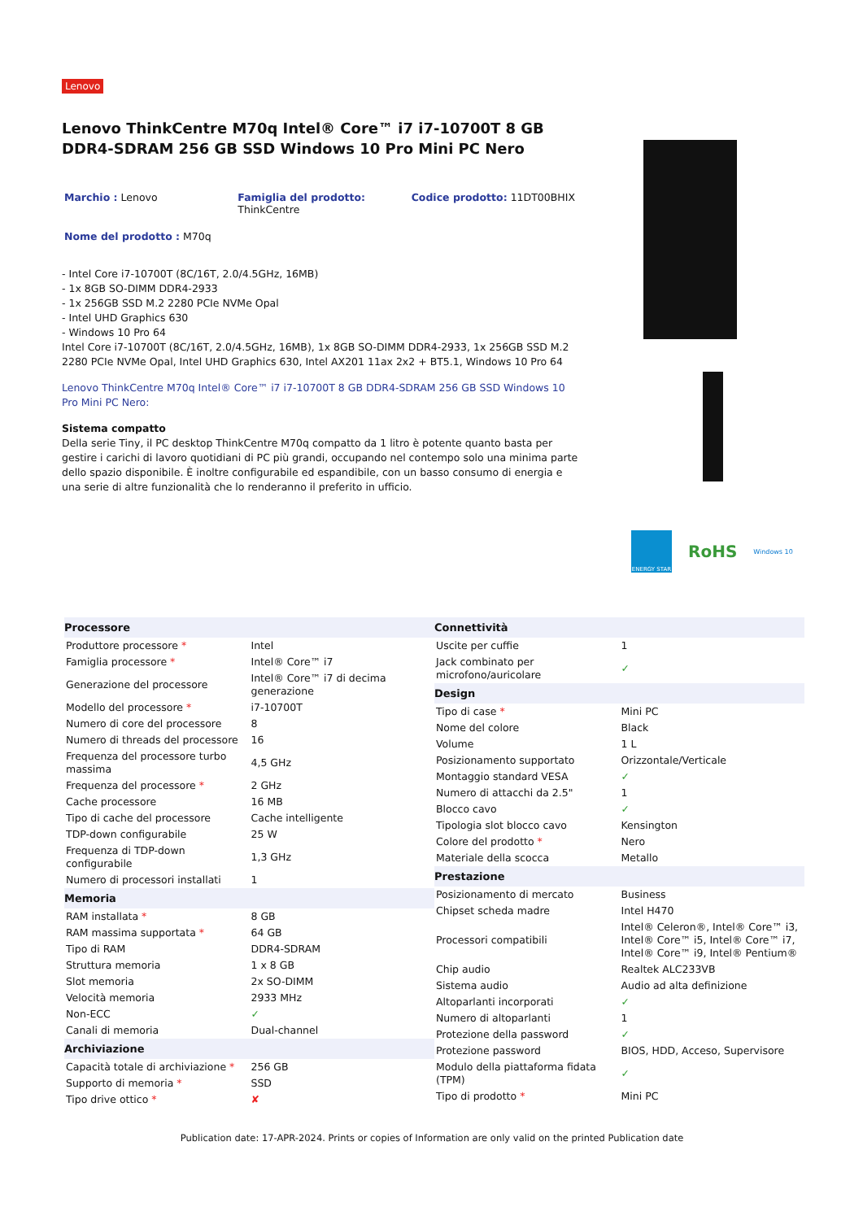Lenovo
Lenovo ThinkCentre M70q Intel® Core™ i7 i7-10700T 8 GB DDR4-SDRAM 256 GB SSD Windows 10 Pro Mini PC Nero
Marchio : Lenovo Famiglia del prodotto:
ThinkCentre
Codice prodotto: 11DT00BHIX
Nome del prodotto : M70q
- Intel Core i7-10700T (8C/16T, 2.0/4.5GHz, 16MB)
- 1x 8GB SO-DIMM DDR4-2933
- 1x 256GB SSD M.2 2280 PCIe NVMe Opal
- Intel UHD Graphics 630
- Windows 10 Pro 64
Intel Core i7-10700T (8C/16T, 2.0/4.5GHz, 16MB), 1x 8GB SO-DIMM DDR4-2933, 1x 256GB SSD M.2 2280 PCIe NVMe Opal, Intel UHD Graphics 630, Intel AX201 11ax 2x2 + BT5.1, Windows 10 Pro 64
Lenovo ThinkCentre M70q Intel® Core™ i7 i7-10700T 8 GB DDR4-SDRAM 256 GB SSD Windows 10 Pro Mini PC Nero:
Sistema compatto
Della serie Tiny, il PC desktop ThinkCentre M70q compatto da 1 litro è potente quanto basta per gestire i carichi di lavoro quotidiani di PC più grandi, occupando nel contempo solo una minima parte dello spazio disponibile. È inoltre configurabile ed espandibile, con un basso consumo di energia e una serie di altre funzionalità che lo renderanno il preferito in ufficio.
ENERGY STAR
RoHS
Windows 10
| Processore | |
| --- | --- |
| Produttore processore * | Intel |
| Famiglia processore * | Intel® Core™ i7 |
| Generazione del processore | Intel® Core™ i7 di decima generazione |
| Modello del processore * | i7-10700T |
| Numero di core del processore | 8 |
| Numero di threads del processore | 16 |
| Frequenza del processore turbo massima | 4,5 GHz |
| Frequenza del processore * | 2 GHz |
| Cache processore | 16 MB |
| Tipo di cache del processore | Cache intelligente |
| TDP-down configurabile | 25 W |
| Frequenza di TDP-down configurabile | 1,3 GHz |
| Numero di processori installati | 1 |
| Memoria | |
| RAM installata * | 8 GB |
| RAM massima supportata * | 64 GB |
| Tipo di RAM | DDR4-SDRAM |
| Struttura memoria | 1 x 8 GB |
| Slot memoria | 2x SO-DIMM |
| Velocità memoria | 2933 MHz |
| Non-ECC | ✓ |
| Canali di memoria | Dual-channel |
| Archiviazione | |
| Capacità totale di archiviazione * | 256 GB |
| Supporto di memoria * | SSD |
| Tipo drive ottico * | ✘ |
| Connettività | |
| --- | --- |
| Uscite per cuffie | 1 |
| Jack combinato per microfono/auricolare | ✓ |
| Design | |
| Tipo di case * | Mini PC |
| Nome del colore | Black |
| Volume | 1 L |
| Posizionamento supportato | Orizzontale/Verticale |
| Montaggio standard VESA | ✓ |
| Numero di attacchi da 2.5" | 1 |
| Blocco cavo | ✓ |
| Tipologia slot blocco cavo | Kensington |
| Colore del prodotto * | Nero |
| Materiale della scocca | Metallo |
| Prestazione | |
| Posizionamento di mercato | Business |
| Chipset scheda madre | Intel H470 |
| Processori compatibili | Intel® Celeron®, Intel® Core™ i3, Intel® Core™ i5, Intel® Core™ i7, Intel® Core™ i9, Intel® Pentium® |
| Chip audio | Realtek ALC233VB |
| Sistema audio | Audio ad alta definizione |
| Altoparlanti incorporati | ✓ |
| Numero di altoparlanti | 1 |
| Protezione della password | ✓ |
| Protezione password | BIOS, HDD, Acceso, Supervisore |
| Modulo della piattaforma fidata (TPM) | ✓ |
| Tipo di prodotto * | Mini PC |
Publication date: 17-APR-2024. Prints or copies of Information are only valid on the printed Publication date